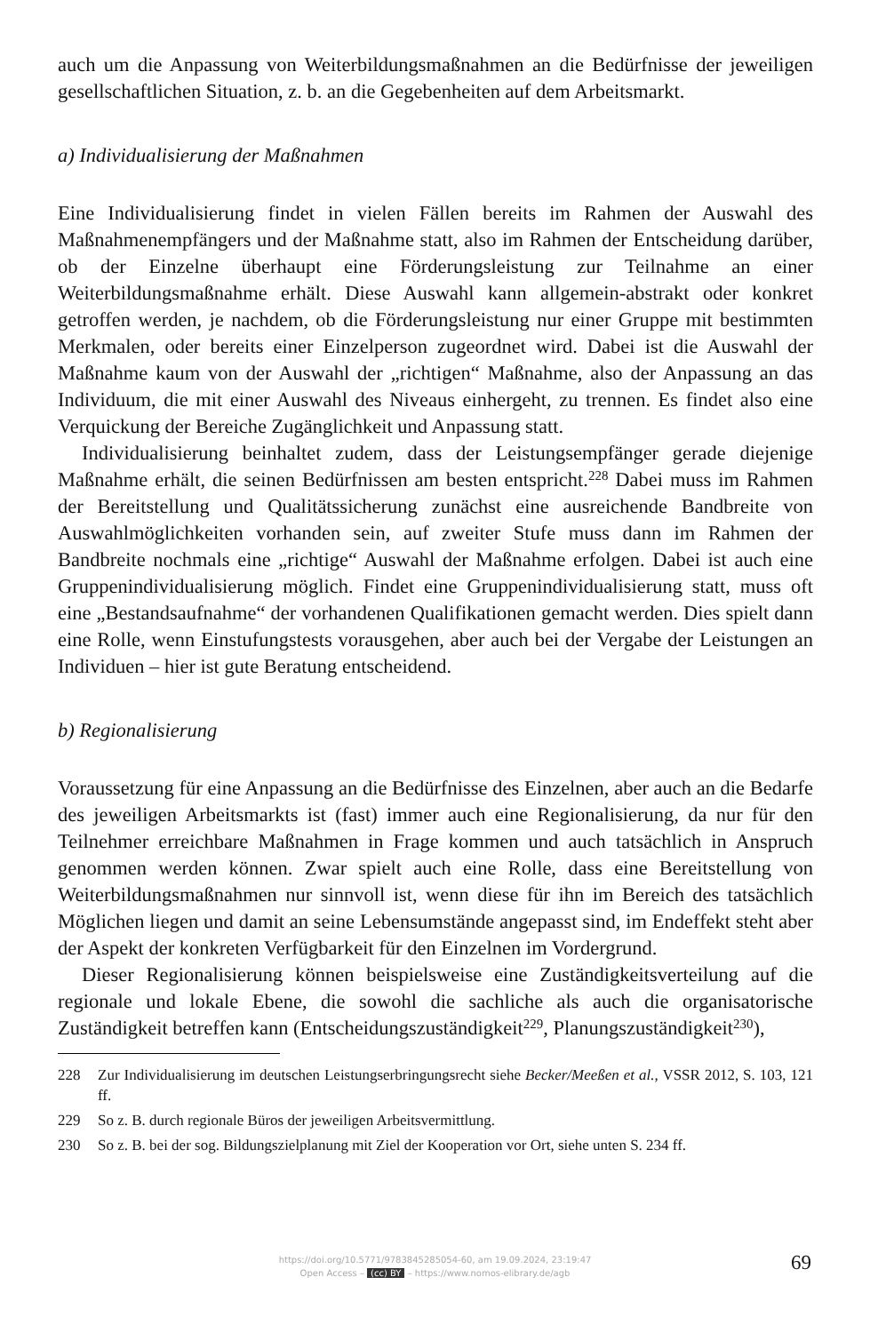auch um die Anpassung von Weiterbildungsmaßnahmen an die Bedürfnisse der jeweiligen gesellschaftlichen Situation, z. b. an die Gegebenheiten auf dem Arbeitsmarkt.
a) Individualisierung der Maßnahmen
Eine Individualisierung findet in vielen Fällen bereits im Rahmen der Auswahl des Maßnahmenempfängers und der Maßnahme statt, also im Rahmen der Entscheidung darüber, ob der Einzelne überhaupt eine Förderungsleistung zur Teilnahme an einer Weiterbildungsmaßnahme erhält. Diese Auswahl kann allgemein-abstrakt oder konkret getroffen werden, je nachdem, ob die Förderungsleistung nur einer Gruppe mit bestimmten Merkmalen, oder bereits einer Einzelperson zugeordnet wird. Dabei ist die Auswahl der Maßnahme kaum von der Auswahl der „richtigen“ Maßnahme, also der Anpassung an das Individuum, die mit einer Auswahl des Niveaus einhergeht, zu trennen. Es findet also eine Verquickung der Bereiche Zugänglichkeit und Anpassung statt.
Individualisierung beinhaltet zudem, dass der Leistungsempfänger gerade diejenige Maßnahme erhält, die seinen Bedürfnissen am besten entspricht.<sup>228</sup> Dabei muss im Rahmen der Bereitstellung und Qualitätssicherung zunächst eine ausreichende Bandbreite von Auswahlmöglichkeiten vorhanden sein, auf zweiter Stufe muss dann im Rahmen der Bandbreite nochmals eine „richtige“ Auswahl der Maßnahme erfolgen. Dabei ist auch eine Gruppenindividualisierung möglich. Findet eine Gruppenindividualisierung statt, muss oft eine „Bestandsaufnahme“ der vorhandenen Qualifikationen gemacht werden. Dies spielt dann eine Rolle, wenn Einstufungstests vorausgehen, aber auch bei der Vergabe der Leistungen an Individuen – hier ist gute Beratung entscheidend.
b) Regionalisierung
Voraussetzung für eine Anpassung an die Bedürfnisse des Einzelnen, aber auch an die Bedarfe des jeweiligen Arbeitsmarkts ist (fast) immer auch eine Regionalisierung, da nur für den Teilnehmer erreichbare Maßnahmen in Frage kommen und auch tatsächlich in Anspruch genommen werden können. Zwar spielt auch eine Rolle, dass eine Bereitstellung von Weiterbildungsmaßnahmen nur sinnvoll ist, wenn diese für ihn im Bereich des tatsächlich Möglichen liegen und damit an seine Lebensumstände angepasst sind, im Endeffekt steht aber der Aspekt der konkreten Verfügbarkeit für den Einzelnen im Vordergrund.
Dieser Regionalisierung können beispielsweise eine Zuständigkeitsverteilung auf die regionale und lokale Ebene, die sowohl die sachliche als auch die organisatorische Zuständigkeit betreffen kann (Entscheidungszuständigkeit<sup>229</sup>, Planungszuständigkeit<sup>230</sup>),
228 Zur Individualisierung im deutschen Leistungserbringungsrecht siehe Becker/Meeßen et al., VSSR 2012, S. 103, 121 ff.
229 So z. B. durch regionale Büros der jeweiligen Arbeitsvermittlung.
230 So z. B. bei der sog. Bildungszielplanung mit Ziel der Kooperation vor Ort, siehe unten S. 234 ff.
https://doi.org/10.5771/9783845285054-60, am 19.09.2024, 23:19:47
Open Access – (cc) BY – https://www.nomos-elibrary.de/agb
69